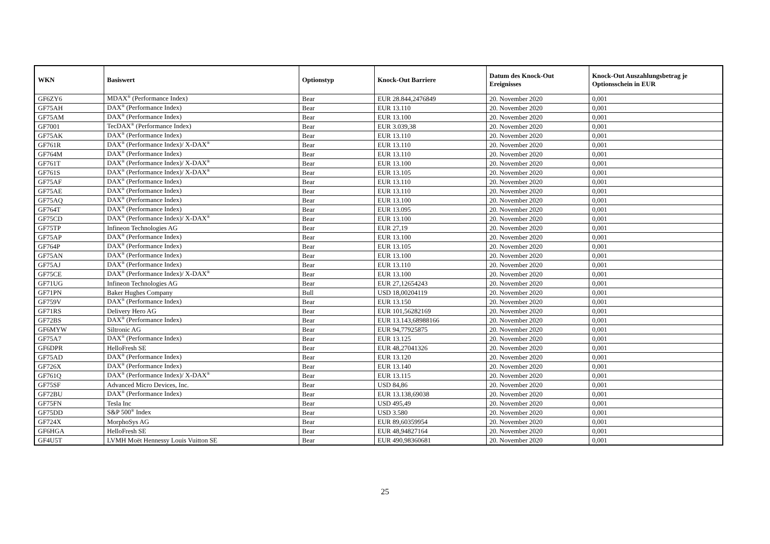| WKN | Basiswert | Optionstyp | Knock-Out Barriere | Datum des Knock-Out Ereignisses | Knock-Out Auszahlungsbetrag je Optionsschein in EUR |
| --- | --- | --- | --- | --- | --- |
| GF6ZY6 | MDAX<sup>®</sup> (Performance Index) | Bear | EUR 28.844,2476849 | 20. November 2020 | 0,001 |
| GF75AH | DAX<sup>®</sup> (Performance Index) | Bear | EUR 13.110 | 20. November 2020 | 0,001 |
| GF75AM | DAX<sup>®</sup> (Performance Index) | Bear | EUR 13.100 | 20. November 2020 | 0,001 |
| GF7001 | TecDAX<sup>®</sup> (Performance Index) | Bear | EUR 3.039,38 | 20. November 2020 | 0,001 |
| GF75AK | DAX<sup>®</sup> (Performance Index) | Bear | EUR 13.110 | 20. November 2020 | 0,001 |
| GF761R | DAX<sup>®</sup> (Performance Index)/ X-DAX<sup>®</sup> | Bear | EUR 13.110 | 20. November 2020 | 0,001 |
| GF764M | DAX<sup>®</sup> (Performance Index) | Bear | EUR 13.110 | 20. November 2020 | 0,001 |
| GF761T | DAX<sup>®</sup> (Performance Index)/ X-DAX<sup>®</sup> | Bear | EUR 13.100 | 20. November 2020 | 0,001 |
| GF761S | DAX<sup>®</sup> (Performance Index)/ X-DAX<sup>®</sup> | Bear | EUR 13.105 | 20. November 2020 | 0,001 |
| GF75AF | DAX<sup>®</sup> (Performance Index) | Bear | EUR 13.110 | 20. November 2020 | 0,001 |
| GF75AE | DAX<sup>®</sup> (Performance Index) | Bear | EUR 13.110 | 20. November 2020 | 0,001 |
| GF75AQ | DAX<sup>®</sup> (Performance Index) | Bear | EUR 13.100 | 20. November 2020 | 0,001 |
| GF764T | DAX<sup>®</sup> (Performance Index) | Bear | EUR 13.095 | 20. November 2020 | 0,001 |
| GF75CD | DAX<sup>®</sup> (Performance Index)/ X-DAX<sup>®</sup> | Bear | EUR 13.100 | 20. November 2020 | 0,001 |
| GF75TP | Infineon Technologies AG | Bear | EUR 27,19 | 20. November 2020 | 0,001 |
| GF75AP | DAX<sup>®</sup> (Performance Index) | Bear | EUR 13.100 | 20. November 2020 | 0,001 |
| GF764P | DAX<sup>®</sup> (Performance Index) | Bear | EUR 13.105 | 20. November 2020 | 0,001 |
| GF75AN | DAX<sup>®</sup> (Performance Index) | Bear | EUR 13.100 | 20. November 2020 | 0,001 |
| GF75AJ | DAX<sup>®</sup> (Performance Index) | Bear | EUR 13.110 | 20. November 2020 | 0,001 |
| GF75CE | DAX<sup>®</sup> (Performance Index)/ X-DAX<sup>®</sup> | Bear | EUR 13.100 | 20. November 2020 | 0,001 |
| GF71UG | Infineon Technologies AG | Bear | EUR 27,12654243 | 20. November 2020 | 0,001 |
| GF71PN | Baker Hughes Company | Bull | USD 18,00204119 | 20. November 2020 | 0,001 |
| GF759V | DAX<sup>®</sup> (Performance Index) | Bear | EUR 13.150 | 20. November 2020 | 0,001 |
| GF71RS | Delivery Hero AG | Bear | EUR 101,56282169 | 20. November 2020 | 0,001 |
| GF72BS | DAX<sup>®</sup> (Performance Index) | Bear | EUR 13.143,68988166 | 20. November 2020 | 0,001 |
| GF6MYW | Siltronic AG | Bear | EUR 94,77925875 | 20. November 2020 | 0,001 |
| GF75A7 | DAX<sup>®</sup> (Performance Index) | Bear | EUR 13.125 | 20. November 2020 | 0,001 |
| GF6DPR | HelloFresh SE | Bear | EUR 48,27041326 | 20. November 2020 | 0,001 |
| GF75AD | DAX<sup>®</sup> (Performance Index) | Bear | EUR 13.120 | 20. November 2020 | 0,001 |
| GF726X | DAX<sup>®</sup> (Performance Index) | Bear | EUR 13.140 | 20. November 2020 | 0,001 |
| GF761Q | DAX<sup>®</sup> (Performance Index)/ X-DAX<sup>®</sup> | Bear | EUR 13.115 | 20. November 2020 | 0,001 |
| GF75SF | Advanced Micro Devices, Inc. | Bear | USD 84,86 | 20. November 2020 | 0,001 |
| GF72BU | DAX<sup>®</sup> (Performance Index) | Bear | EUR 13.138,69038 | 20. November 2020 | 0,001 |
| GF75FN | Tesla Inc | Bear | USD 495,49 | 20. November 2020 | 0,001 |
| GF75DD | S&P 500<sup>®</sup> Index | Bear | USD 3.580 | 20. November 2020 | 0,001 |
| GF724X | MorphoSys AG | Bear | EUR 89,60359954 | 20. November 2020 | 0,001 |
| GF6HGA | HelloFresh SE | Bear | EUR 48,94827164 | 20. November 2020 | 0,001 |
| GF4U5T | LVMH Moët Hennessy Louis Vuitton SE | Bear | EUR 490,98360681 | 20. November 2020 | 0,001 |
25